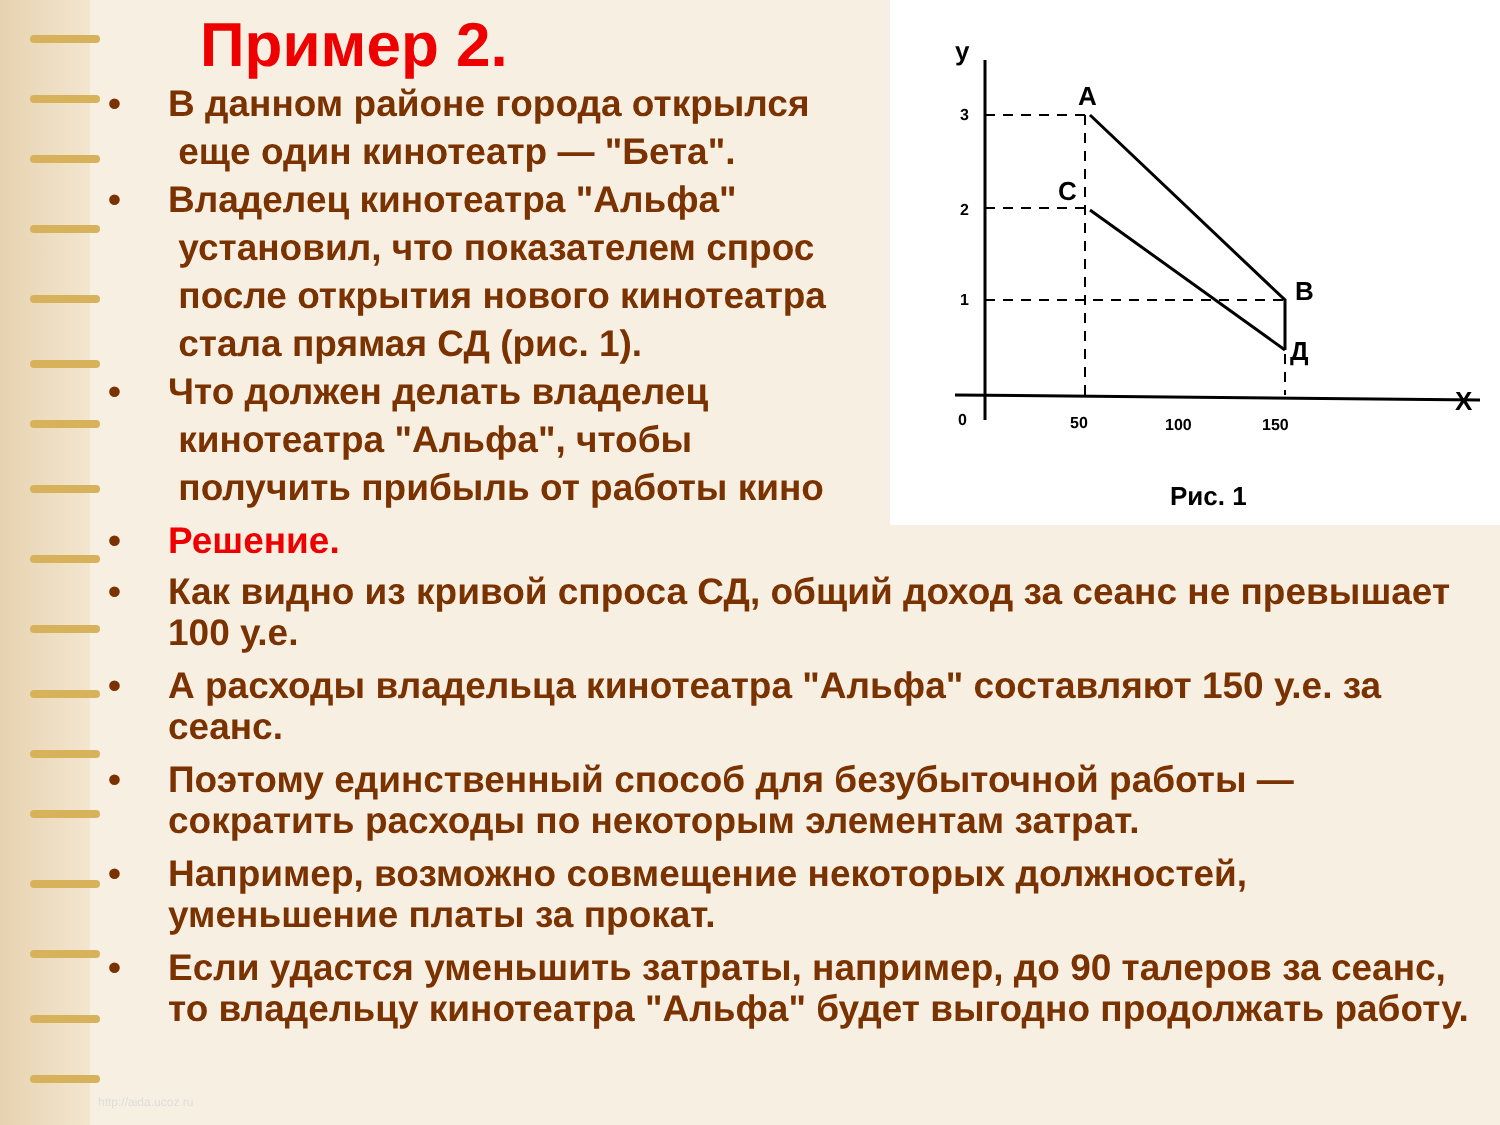y
A
C
B
Д
X
3
2
1
0
50
100
150
Рис. 1
Пример 2.
• В данном районе города открылся
еще один кинотеатр — "Бета".
• Владелец кинотеатра "Альфа"
установил, что показателем спрос
после открытия нового кинотеатра
стала прямая СД (рис. 1).
• Что должен делать владелец
кинотеатра "Альфа", чтобы
получить прибыль от работы кино
• Решение.
• Как видно из кривой спроса СД, общий доход за сеанс не превышает 100 у.е.
• А расходы владельца кинотеатра "Альфа" составляют 150 у.е. за сеанс.
• Поэтому единственный способ для безубыточной работы — сократить расходы по некоторым элементам затрат.
• Например, возможно совмещение некоторых должностей, уменьшение платы за прокат.
• Если удастся уменьшить затраты, например, до 90 талеров за сеанс, то владельцу кинотеатра "Альфа" будет выгодно продолжать работу.
http://aida.ucoz.ru